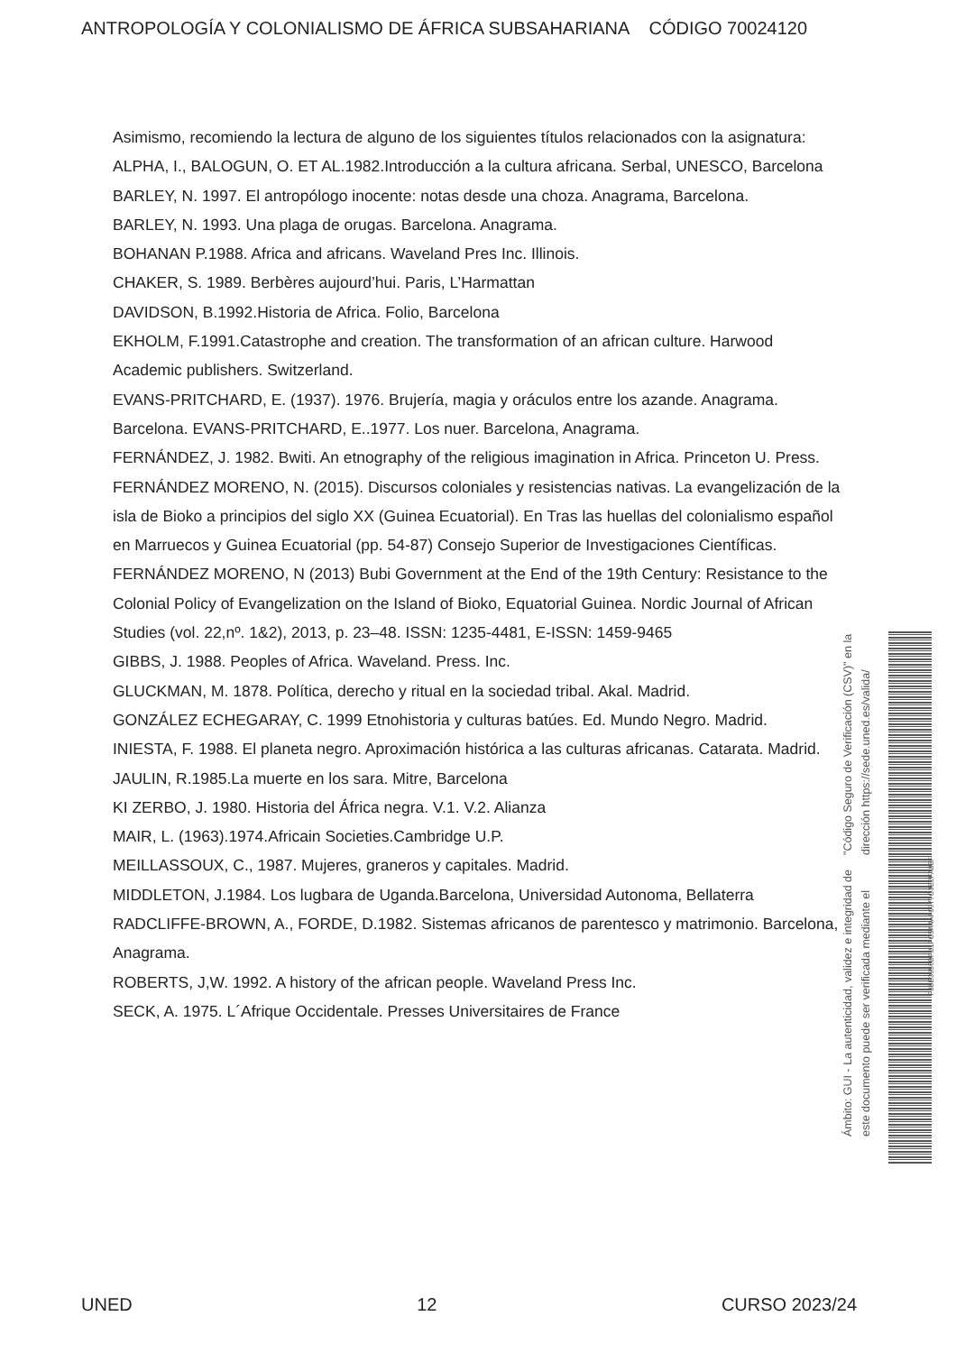ANTROPOLOGÍA Y COLONIALISMO DE ÁFRICA SUBSAHARIANA CÓDIGO 70024120
Asimismo, recomiendo la lectura de alguno de los siguientes títulos relacionados con la asignatura:
ALPHA, I., BALOGUN, O. ET AL.1982.Introducción a la cultura africana. Serbal, UNESCO, Barcelona
BARLEY, N. 1997. El antropólogo inocente: notas desde una choza. Anagrama, Barcelona.
BARLEY, N. 1993. Una plaga de orugas. Barcelona. Anagrama.
BOHANAN P.1988. Africa and africans. Waveland Pres Inc. Illinois.
CHAKER, S. 1989. Berbères aujourd’hui. Paris, L’Harmattan
DAVIDSON, B.1992.Historia de Africa. Folio, Barcelona
EKHOLM, F.1991.Catastrophe and creation. The transformation of an african culture. Harwood Academic publishers. Switzerland.
EVANS-PRITCHARD, E. (1937). 1976. Brujería, magia y oráculos entre los azande. Anagrama. Barcelona. EVANS-PRITCHARD, E..1977. Los nuer. Barcelona, Anagrama.
FERNÁNDEZ, J. 1982. Bwiti. An etnography of the religious imagination in Africa. Princeton U. Press.
FERNÁNDEZ MORENO, N. (2015). Discursos coloniales y resistencias nativas. La evangelización de la isla de Bioko a principios del siglo XX (Guinea Ecuatorial). En Tras las huellas del colonialismo español en Marruecos y Guinea Ecuatorial (pp. 54-87) Consejo Superior de Investigaciones Científicas.
FERNÁNDEZ MORENO, N (2013) Bubi Government at the End of the 19th Century: Resistance to the Colonial Policy of Evangelization on the Island of Bioko, Equatorial Guinea. Nordic Journal of African Studies (vol. 22,nº. 1&2), 2013, p. 23–48. ISSN: 1235-4481, E-ISSN: 1459-9465
GIBBS, J. 1988. Peoples of Africa. Waveland. Press. Inc.
GLUCKMAN, M. 1878. Política, derecho y ritual en la sociedad tribal. Akal. Madrid.
GONZÁLEZ ECHEGARAY, C. 1999 Etnohistoria y culturas batúes. Ed. Mundo Negro. Madrid.
INIESTA, F. 1988. El planeta negro. Aproximación histórica a las culturas africanas. Catarata. Madrid. JAULIN, R.1985.La muerte en los sara. Mitre, Barcelona
KI ZERBO, J. 1980. Historia del África negra. V.1. V.2. Alianza
MAIR, L. (1963).1974.Africain Societies.Cambridge U.P.
MEILLASSOUX, C., 1987. Mujeres, graneros y capitales. Madrid.
MIDDLETON, J.1984. Los lugbara de Uganda.Barcelona, Universidad Autonoma, Bellaterra
RADCLIFFE-BROWN, A., FORDE, D.1982. Sistemas africanos de parentesco y matrimonio. Barcelona, Anagrama.
ROBERTS, J,W. 1992. A history of the african people. Waveland Press Inc.
SECK, A. 1975. L´Afrique Occidentale. Presses Universitaires de France
Ámbito: GUI - La autenticidad, validez e integridad de este documento puede ser verificada mediante el
"Código Seguro de Verificación (CSV)" en la dirección https://sede.uned.es/valida/
F88E3956BFB1FC5A4AF0977C3E2FA88F
UNED 12 CURSO 2023/24